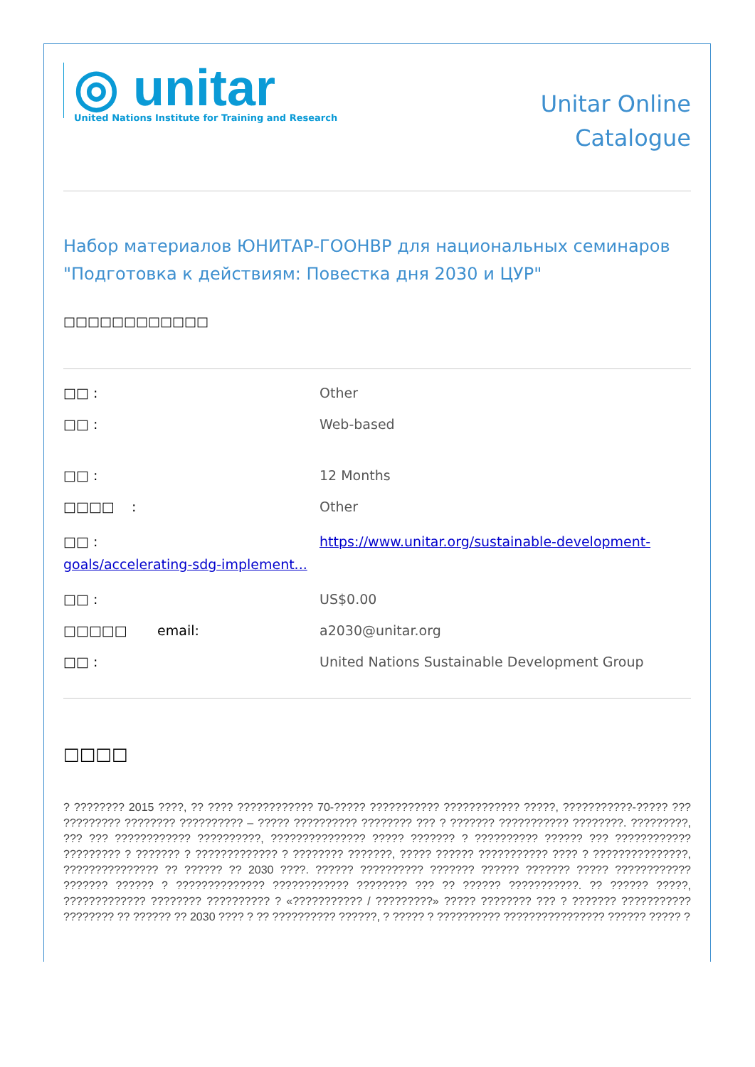◎ unitar
United Nations Institute for Training and Research
Unitar Online
Catalogue
Набор материалов ЮНИТАР-ГООНВР для национальных семинаров "Подготовка к действиям: Повестка дня 2030 и ЦУР"
□□□□□□□□□□□□
□□ : Other
□□ : Web-based
□□ : 12 Months
□□□□ : Other
□□ : https://www.unitar.org/sustainable-development-goals/accelerating-sdg-implement...
□□ : US$0.00
□□□□□ email: a2030@unitar.org
□□ : United Nations Sustainable Development Group
□□□□
? ???????? 2015 ????, ?? ???? ???????????? 70-????? ??????????? ???????????? ?????, ???????????-????? ??? ????????? ???????? ?????????? – ????? ?????????? ???????? ??? ? ??????? ??????????? ????????. ?????????, ??? ??? ???????????? ??????????, ??????????????? ????? ??????? ? ?????????? ?????? ??? ???????????? ????????? ? ??????? ? ????????????? ? ???????? ???????, ????? ?????? ??????????? ???? ? ???????????????, ??????????????? ?? ?????? ?? 2030 ????. ?????? ?????????? ??????? ?????? ??????? ????? ???????????? ??????? ?????? ? ?????????????? ???????????? ???????? ??? ?? ?????? ???????????. ?? ?????? ?????, ????????????? ???????? ?????????? ? «??????????? / ?????????» ????? ???????? ??? ? ??????? ??????????? ???????? ?? ?????? ?? 2030 ???? ? ?? ?????????? ??????, ? ????? ? ?????????? ???????????????? ?????? ????? ?